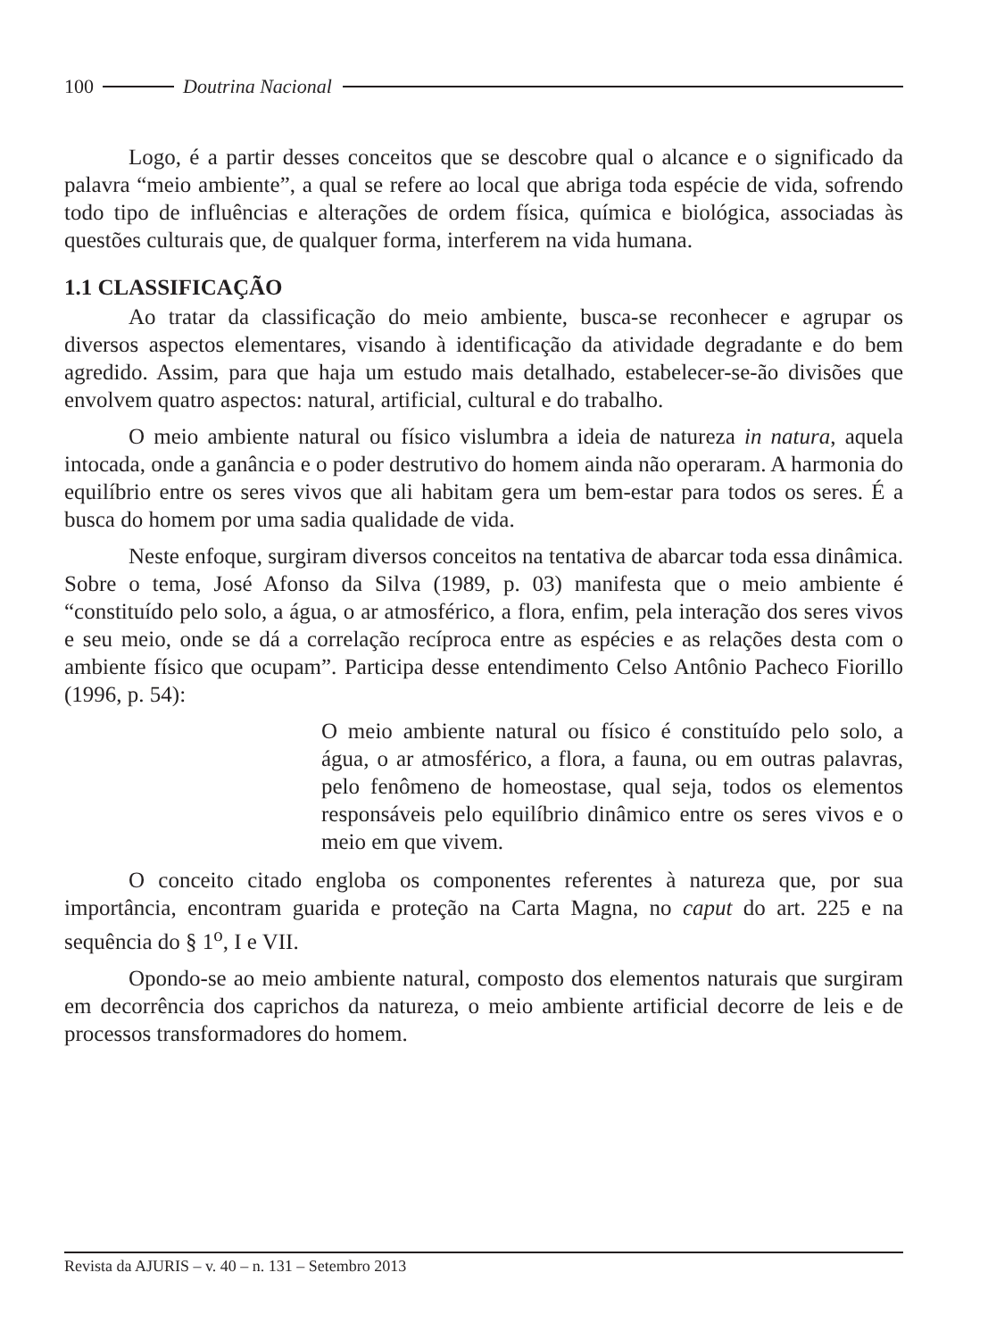100 Doutrina Nacional
Logo, é a partir desses conceitos que se descobre qual o alcance e o significado da palavra “meio ambiente”, a qual se refere ao local que abriga toda espécie de vida, sofrendo todo tipo de influências e alterações de ordem física, química e biológica, associadas às questões culturais que, de qualquer forma, interferem na vida humana.
1.1 CLASSIFICAÇÃO
Ao tratar da classificação do meio ambiente, busca-se reconhecer e agrupar os diversos aspectos elementares, visando à identificação da atividade degradante e do bem agredido. Assim, para que haja um estudo mais detalhado, estabelecer-se-ão divisões que envolvem quatro aspectos: natural, artificial, cultural e do trabalho.
O meio ambiente natural ou físico vislumbra a ideia de natureza in natura, aquela intocada, onde a ganância e o poder destrutivo do homem ainda não operaram. A harmonia do equilíbrio entre os seres vivos que ali habitam gera um bem-estar para todos os seres. É a busca do homem por uma sadia qualidade de vida.
Neste enfoque, surgiram diversos conceitos na tentativa de abarcar toda essa dinâmica. Sobre o tema, José Afonso da Silva (1989, p. 03) manifesta que o meio ambiente é “constituído pelo solo, a água, o ar atmosférico, a flora, enfim, pela interação dos seres vivos e seu meio, onde se dá a correlação recíproca entre as espécies e as relações desta com o ambiente físico que ocupam”. Participa desse entendimento Celso Antônio Pacheco Fiorillo (1996, p. 54):
O meio ambiente natural ou físico é constituído pelo solo, a água, o ar atmosférico, a flora, a fauna, ou em outras palavras, pelo fenômeno de homeostase, qual seja, todos os elementos responsáveis pelo equilíbrio dinâmico entre os seres vivos e o meio em que vivem.
O conceito citado engloba os componentes referentes à natureza que, por sua importância, encontram guarida e proteção na Carta Magna, no caput do art. 225 e na sequência do § 1<sup>o</sup>, I e VII.
Opondo-se ao meio ambiente natural, composto dos elementos naturais que surgiram em decorrência dos caprichos da natureza, o meio ambiente artificial decorre de leis e de processos transformadores do homem.
Revista da AJURIS – v. 40 – n. 131 – Setembro 2013